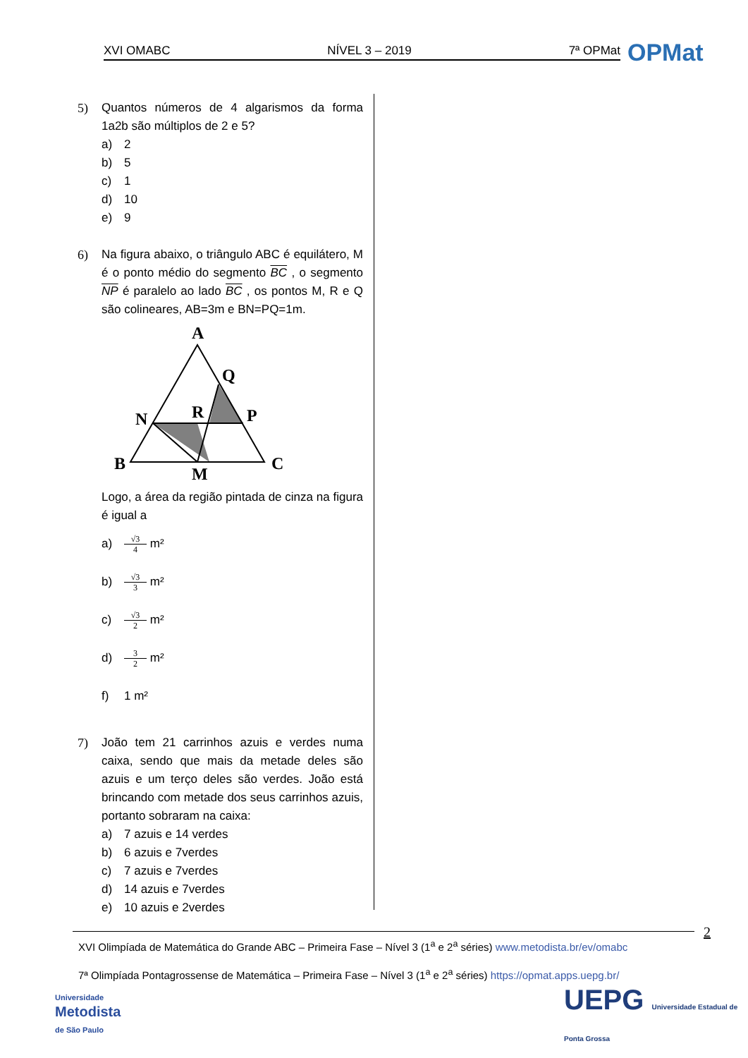XVI OMABC NÍVEL 3 – 2019 7ª OPMat OPMat
5) Quantos números de 4 algarismos da forma 1a2b são múltiplos de 2 e 5?
a) 2
b) 5
c) 1
d) 10
e) 9
6) Na figura abaixo, o triângulo ABC é equilátero, M é o ponto médio do segmento BC , o segmento NP é paralelo ao lado BC , os pontos M, R e Q são colineares, AB=3m e BN=PQ=1m.
A
Q
R
P
N
B
C
M
Logo, a área da região pintada de cinza na figura é igual a
a) √3 4 m²
b) √3 3 m²
c) √3 2 m²
d) 3 2 m²
f) 1 m²
7) João tem 21 carrinhos azuis e verdes numa caixa, sendo que mais da metade deles são azuis e um terço deles são verdes. João está brincando com metade dos seus carrinhos azuis, portanto sobraram na caixa:
a) 7 azuis e 14 verdes
b) 6 azuis e 7verdes
c) 7 azuis e 7verdes
d) 14 azuis e 7verdes
e) 10 azuis e 2verdes
2
XVI Olimpíada de Matemática do Grande ABC – Primeira Fase – Nível 3 (1<sup>a</sup> e 2<sup>a</sup> séries) www.metodista.br/ev/omabc
7ª Olimpíada Pontagrossense de Matemática – Primeira Fase – Nível 3 (1<sup>a</sup> e 2<sup>a</sup> séries) https://opmat.apps.uepg.br/
Universidade
Metodista
de São Paulo
UEPG Universidade Estadual de Ponta Grossa